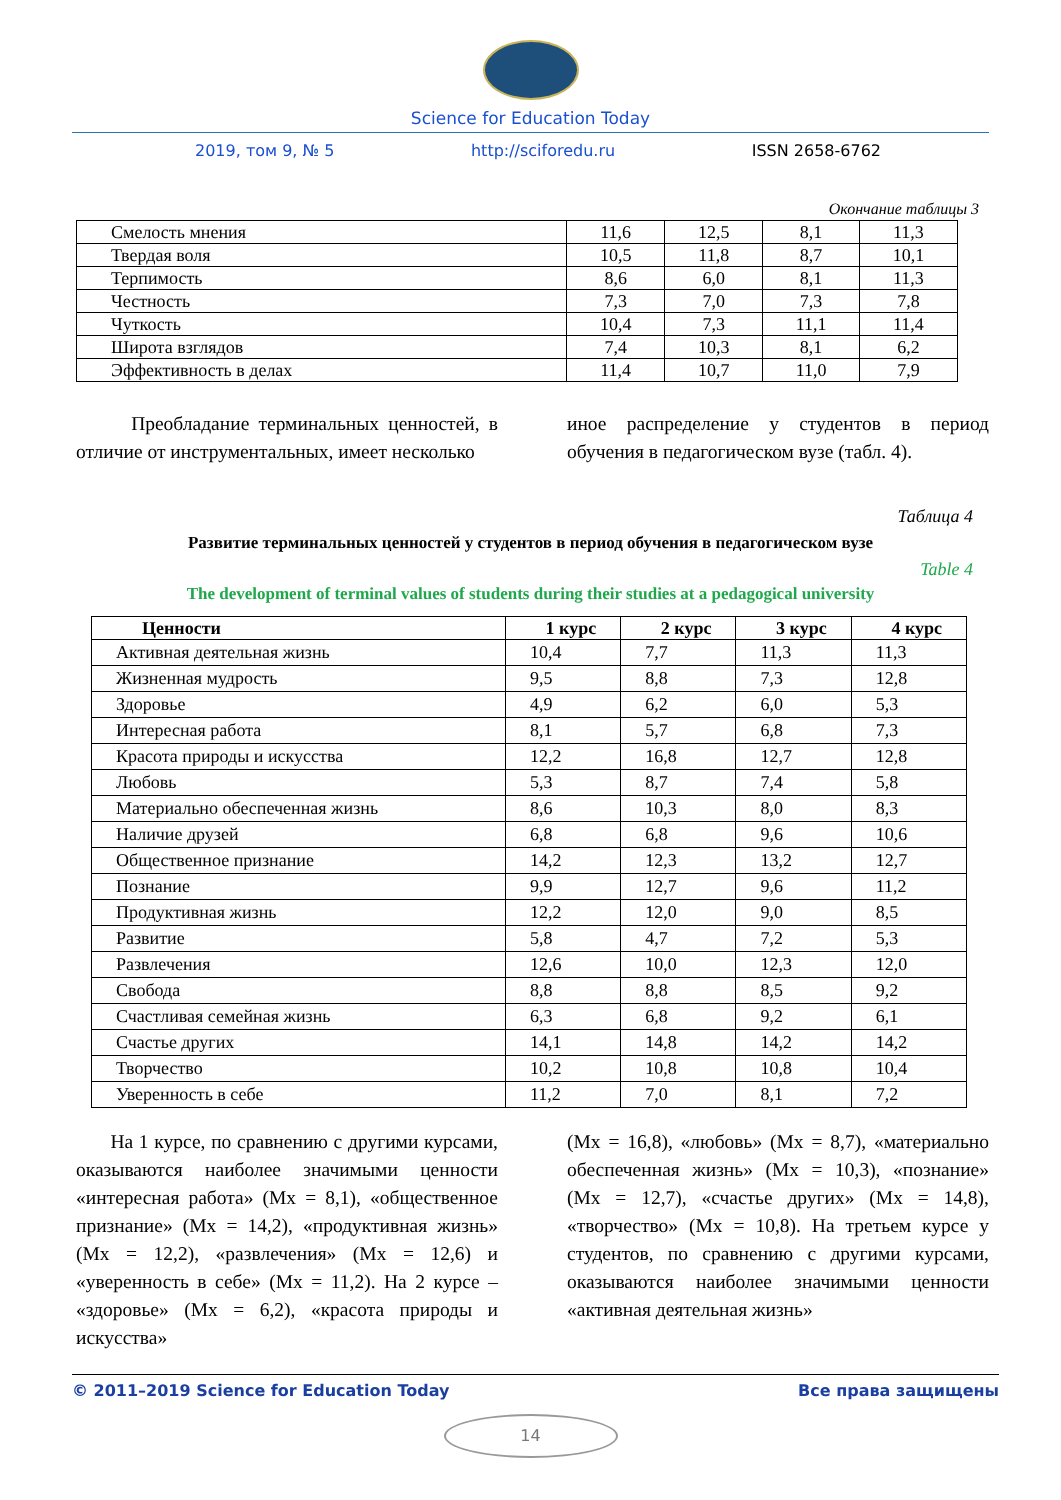Science for Education Today
2019, том 9, № 5 http://sciforedu.ru ISSN 2658-6762
Окончание таблицы 3
| Смелость мнения | 11,6 | 12,5 | 8,1 | 11,3 |
| Твердая воля | 10,5 | 11,8 | 8,7 | 10,1 |
| Терпимость | 8,6 | 6,0 | 8,1 | 11,3 |
| Честность | 7,3 | 7,0 | 7,3 | 7,8 |
| Чуткость | 10,4 | 7,3 | 11,1 | 11,4 |
| Широта взглядов | 7,4 | 10,3 | 8,1 | 6,2 |
| Эффективность в делах | 11,4 | 10,7 | 11,0 | 7,9 |
Преобладание терминальных ценностей, в отличие от инструментальных, имеет несколько
иное распределение у студентов в период обучения в педагогическом вузе (табл. 4).
Таблица 4
Развитие терминальных ценностей у студентов в период обучения в педагогическом вузе
Table 4
The development of terminal values of students during their studies at a pedagogical university
| Ценности | 1 курс | 2 курс | 3 курс | 4 курс |
| --- | --- | --- | --- | --- |
| Активная деятельная жизнь | 10,4 | 7,7 | 11,3 | 11,3 |
| Жизненная мудрость | 9,5 | 8,8 | 7,3 | 12,8 |
| Здоровье | 4,9 | 6,2 | 6,0 | 5,3 |
| Интересная работа | 8,1 | 5,7 | 6,8 | 7,3 |
| Красота природы и искусства | 12,2 | 16,8 | 12,7 | 12,8 |
| Любовь | 5,3 | 8,7 | 7,4 | 5,8 |
| Материально обеспеченная жизнь | 8,6 | 10,3 | 8,0 | 8,3 |
| Наличие друзей | 6,8 | 6,8 | 9,6 | 10,6 |
| Общественное признание | 14,2 | 12,3 | 13,2 | 12,7 |
| Познание | 9,9 | 12,7 | 9,6 | 11,2 |
| Продуктивная жизнь | 12,2 | 12,0 | 9,0 | 8,5 |
| Развитие | 5,8 | 4,7 | 7,2 | 5,3 |
| Развлечения | 12,6 | 10,0 | 12,3 | 12,0 |
| Свобода | 8,8 | 8,8 | 8,5 | 9,2 |
| Счастливая семейная жизнь | 6,3 | 6,8 | 9,2 | 6,1 |
| Счастье других | 14,1 | 14,8 | 14,2 | 14,2 |
| Творчество | 10,2 | 10,8 | 10,8 | 10,4 |
| Уверенность в себе | 11,2 | 7,0 | 8,1 | 7,2 |
На 1 курсе, по сравнению с другими курсами, оказываются наиболее значимыми ценности «интересная работа» (Mx = 8,1), «общественное признание» (Mx = 14,2), «продуктивная жизнь» (Mx = 12,2), «развлечения» (Mx = 12,6) и «уверенность в себе» (Mx = 11,2). На 2 курсе – «здоровье» (Mx = 6,2), «красота природы и искусства»
(Mx = 16,8), «любовь» (Mx = 8,7), «материально обеспеченная жизнь» (Mx = 10,3), «познание» (Mx = 12,7), «счастье других» (Mx = 14,8), «творчество» (Mx = 10,8). На третьем курсе у студентов, по сравнению с другими курсами, оказываются наиболее значимыми ценности «активная деятельная жизнь»
© 2011–2019 Science for Education Today Все права защищены
14